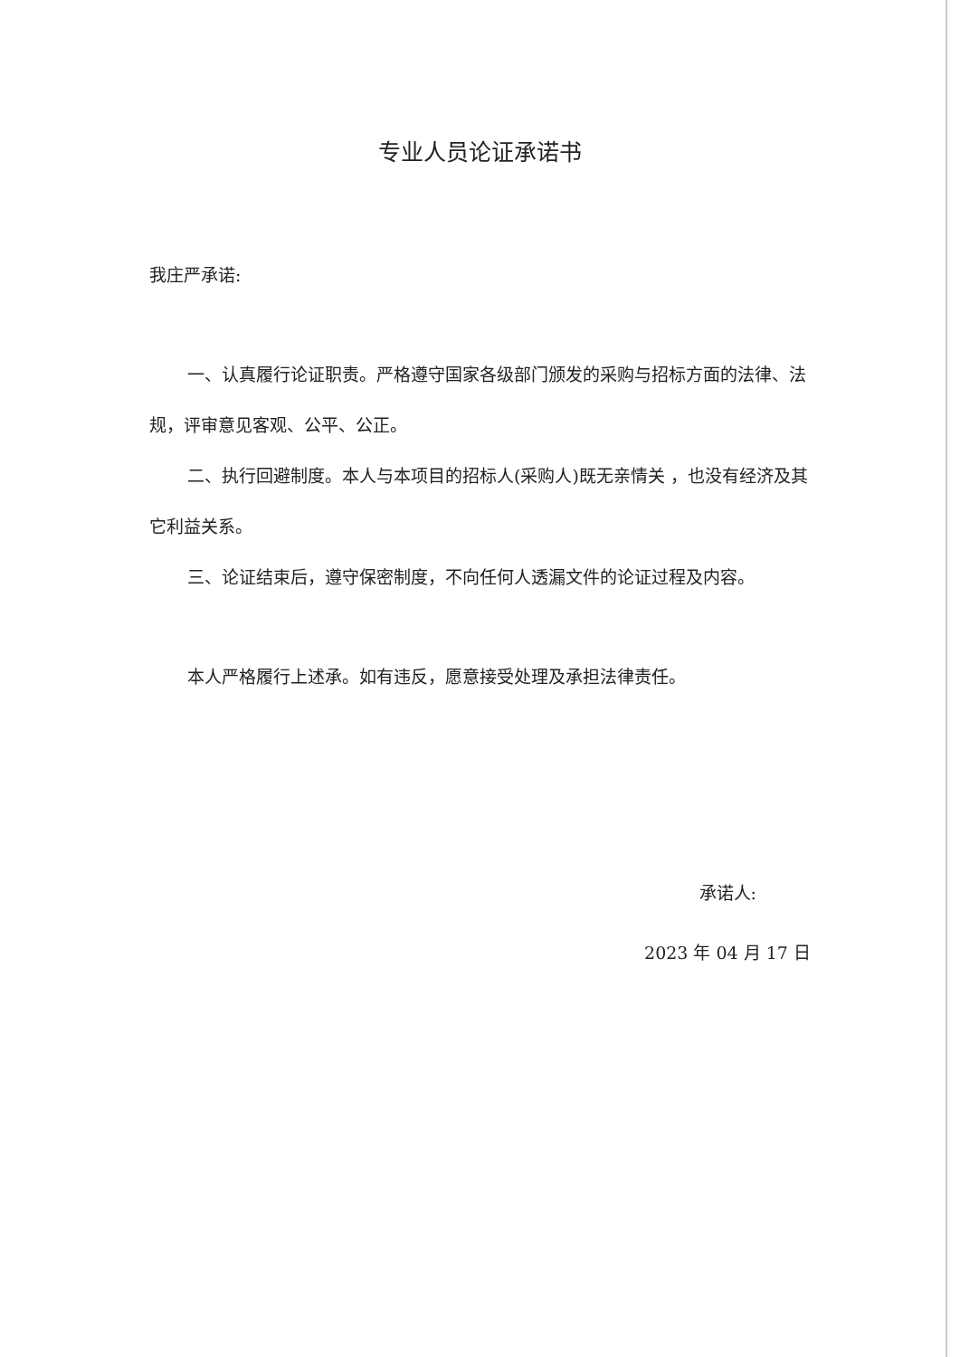专业人员论证承诺书
我庄严承诺:
一、认真履行论证职责。严格遵守国家各级部门颁发的采购与招标方面的法律、法规，评审意见客观、公平、公正。
二、执行回避制度。本人与本项目的招标人(采购人)既无亲情关 ，也没有经济及其它利益关系。
三、论证结束后，遵守保密制度，不向任何人透漏文件的论证过程及内容。
本人严格履行上述承。如有违反，愿意接受处理及承担法律责任。
承诺人:
2023 年 04 月 17 日